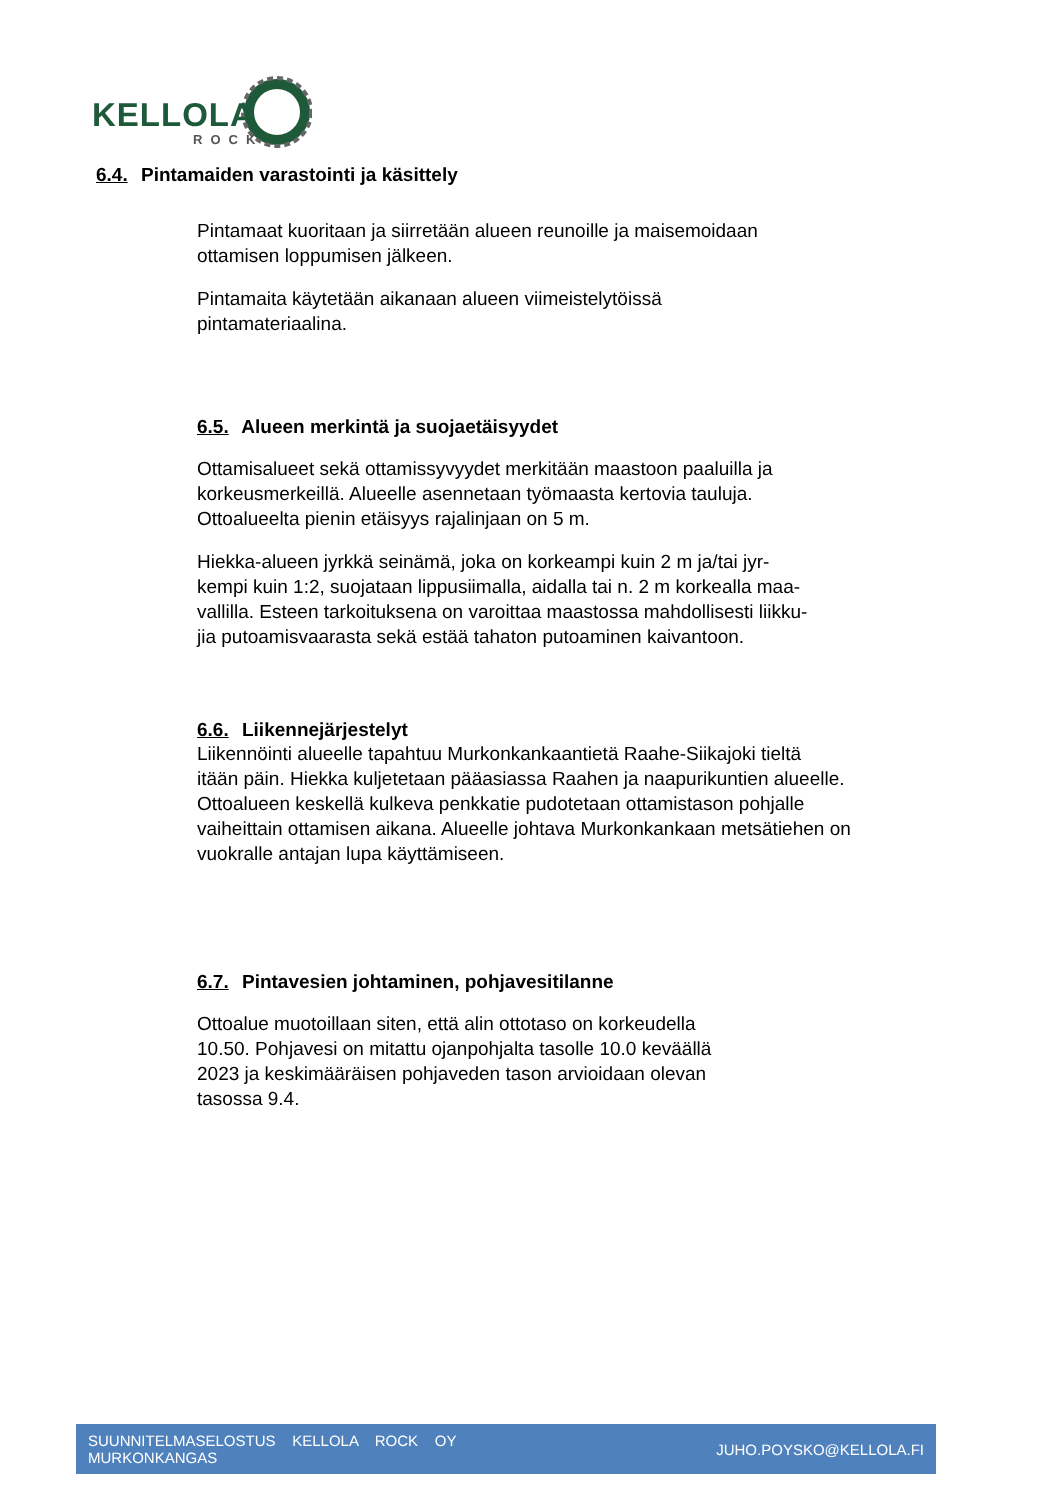KELLOLA
ROCK
6.4. Pintamaiden varastointi ja käsittely
Pintamaat kuoritaan ja siirretään alueen reunoille ja maisemoidaan
ottamisen loppumisen jälkeen.
Pintamaita käytetään aikanaan alueen viimeistelytöissä
pintamateriaalina.
6.5. Alueen merkintä ja suojaetäisyydet
Ottamisalueet sekä ottamissyvyydet merkitään maastoon paaluilla ja
korkeusmerkeillä. Alueelle asennetaan työmaasta kertovia tauluja.
Ottoalueelta pienin etäisyys rajalinjaan on 5 m.
Hiekka-alueen jyrkkä seinämä, joka on korkeampi kuin 2 m ja/tai jyr-
kempi kuin 1:2, suojataan lippusiimalla, aidalla tai n. 2 m korkealla maa-
vallilla. Esteen tarkoituksena on varoittaa maastossa mahdollisesti liikku-
jia putoamisvaarasta sekä estää tahaton putoaminen kaivantoon.
6.6. Liikennejärjestelyt
Liikennöinti alueelle tapahtuu Murkonkankaantietä Raahe-Siikajoki tieltä
itään päin. Hiekka kuljetetaan pääasiassa Raahen ja naapurikuntien alueelle.
Ottoalueen keskellä kulkeva penkkatie pudotetaan ottamistason pohjalle
vaiheittain ottamisen aikana. Alueelle johtava Murkonkankaan metsätiehen on
vuokralle antajan lupa käyttämiseen.
6.7. Pintavesien johtaminen, pohjavesitilanne
Ottoalue muotoillaan siten, että alin ottotaso on korkeudella
10.50. Pohjavesi on mitattu ojanpohjalta tasolle 10.0 keväällä
2023 ja keskimääräisen pohjaveden tason arvioidaan olevan
tasossa 9.4.
SUUNNITELMASELOSTUS KELLOLA ROCK OY
MURKONKANGAS
JUHO.POYSKO@KELLOLA.FI